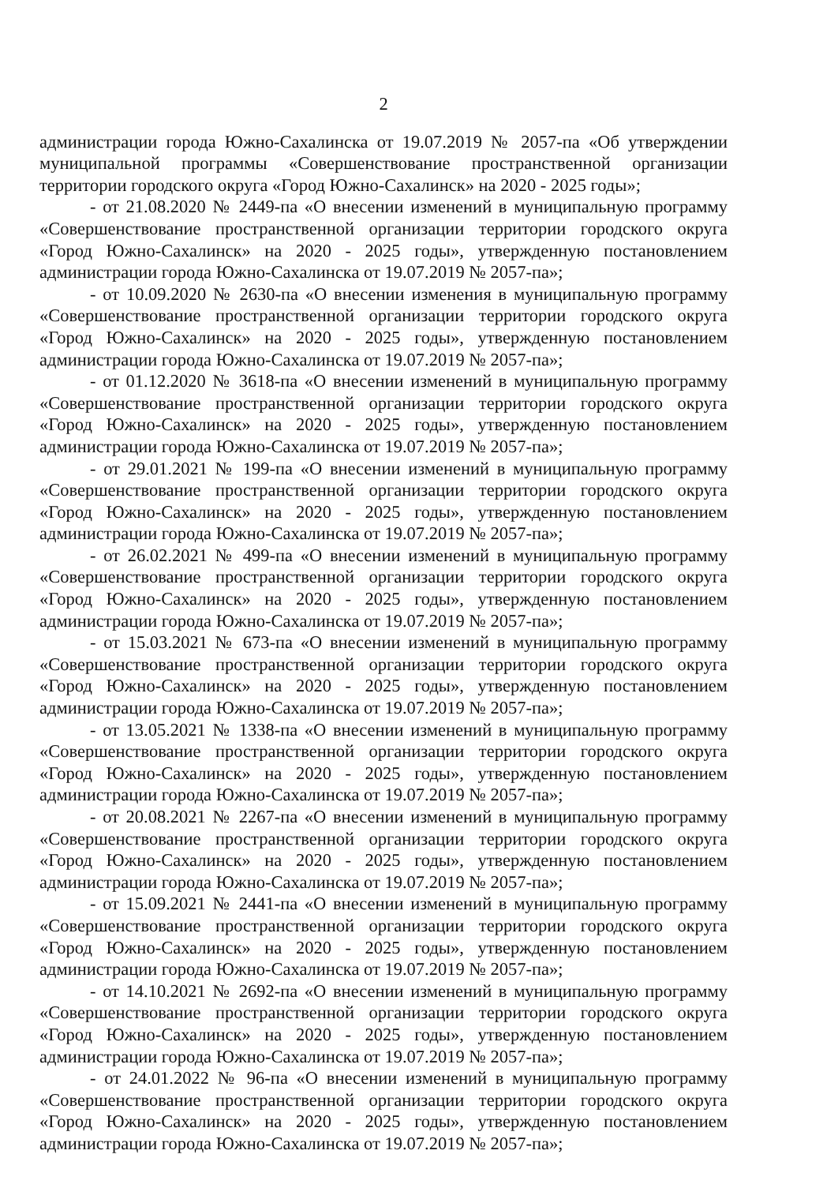2
администрации города Южно-Сахалинска от 19.07.2019 № 2057-па «Об утверждении муниципальной программы «Совершенствование пространственной организации территории городского округа «Город Южно-Сахалинск» на 2020 - 2025 годы»;
- от 21.08.2020 № 2449-па «О внесении изменений в муниципальную программу «Совершенствование пространственной организации территории городского округа «Город Южно-Сахалинск» на 2020 - 2025 годы», утвержденную постановлением администрации города Южно-Сахалинска от 19.07.2019 № 2057-па»;
- от 10.09.2020 № 2630-па «О внесении изменения в муниципальную программу «Совершенствование пространственной организации территории городского округа «Город Южно-Сахалинск» на 2020 - 2025 годы», утвержденную постановлением администрации города Южно-Сахалинска от 19.07.2019 № 2057-па»;
- от 01.12.2020 № 3618-па «О внесении изменений в муниципальную программу «Совершенствование пространственной организации территории городского округа «Город Южно-Сахалинск» на 2020 - 2025 годы», утвержденную постановлением администрации города Южно-Сахалинска от 19.07.2019 № 2057-па»;
- от 29.01.2021 № 199-па «О внесении изменений в муниципальную программу «Совершенствование пространственной организации территории городского округа «Город Южно-Сахалинск» на 2020 - 2025 годы», утвержденную постановлением администрации города Южно-Сахалинска от 19.07.2019 № 2057-па»;
- от 26.02.2021 № 499-па «О внесении изменений в муниципальную программу «Совершенствование пространственной организации территории городского округа «Город Южно-Сахалинск» на 2020 - 2025 годы», утвержденную постановлением администрации города Южно-Сахалинска от 19.07.2019 № 2057-па»;
- от 15.03.2021 № 673-па «О внесении изменений в муниципальную программу «Совершенствование пространственной организации территории городского округа «Город Южно-Сахалинск» на 2020 - 2025 годы», утвержденную постановлением администрации города Южно-Сахалинска от 19.07.2019 № 2057-па»;
- от 13.05.2021 № 1338-па «О внесении изменений в муниципальную программу «Совершенствование пространственной организации территории городского округа «Город Южно-Сахалинск» на 2020 - 2025 годы», утвержденную постановлением администрации города Южно-Сахалинска от 19.07.2019 № 2057-па»;
- от 20.08.2021 № 2267-па «О внесении изменений в муниципальную программу «Совершенствование пространственной организации территории городского округа «Город Южно-Сахалинск» на 2020 - 2025 годы», утвержденную постановлением администрации города Южно-Сахалинска от 19.07.2019 № 2057-па»;
- от 15.09.2021 № 2441-па «О внесении изменений в муниципальную программу «Совершенствование пространственной организации территории городского округа «Город Южно-Сахалинск» на 2020 - 2025 годы», утвержденную постановлением администрации города Южно-Сахалинска от 19.07.2019 № 2057-па»;
- от 14.10.2021 № 2692-па «О внесении изменений в муниципальную программу «Совершенствование пространственной организации территории городского округа «Город Южно-Сахалинск» на 2020 - 2025 годы», утвержденную постановлением администрации города Южно-Сахалинска от 19.07.2019 № 2057-па»;
- от 24.01.2022 № 96-па «О внесении изменений в муниципальную программу «Совершенствование пространственной организации территории городского округа «Город Южно-Сахалинск» на 2020 - 2025 годы», утвержденную постановлением администрации города Южно-Сахалинска от 19.07.2019 № 2057-па»;